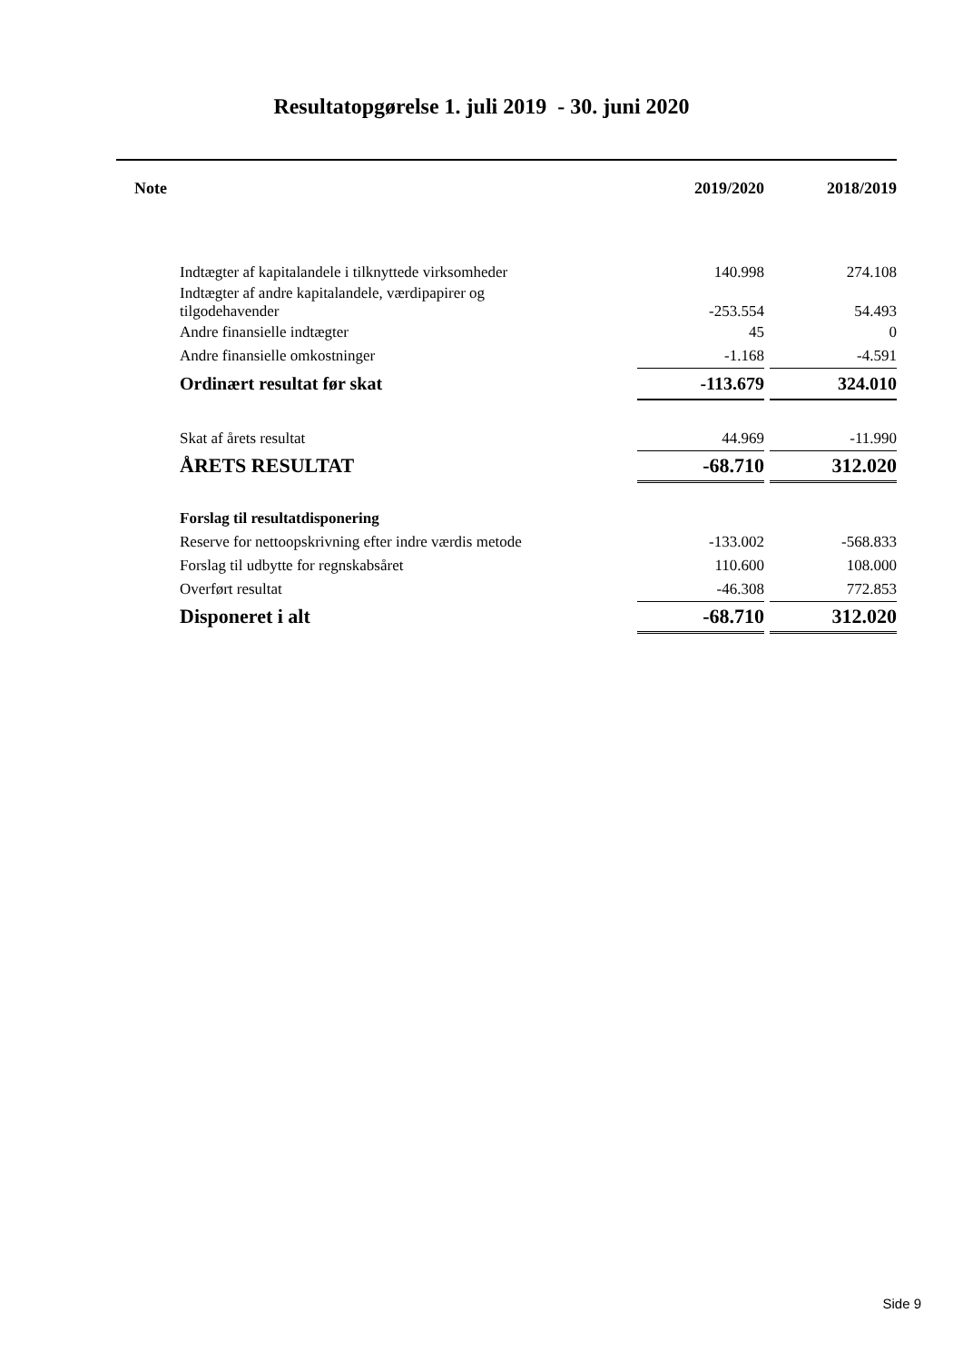Resultatopgørelse 1. juli 2019 - 30. juni 2020
| Note | 2019/2020 | | 2018/2019 |
| --- | --- | --- | --- |
| Indtægter af kapitalandele i tilknyttede virksomheder | 140.998 | | 274.108 |
| Indtægter af andre kapitalandele, værdipapirer og tilgodehavender | -253.554 | | 54.493 |
| Andre finansielle indtægter | 45 | | 0 |
| Andre finansielle omkostninger | -1.168 | | -4.591 |
| Ordinært resultat før skat | -113.679 | | 324.010 |
| Skat af årets resultat | 44.969 | | -11.990 |
| ÅRETS RESULTAT | -68.710 | | 312.020 |
| Forslag til resultatdisponering | | | |
| Reserve for nettoopskrivning efter indre værdis metode | -133.002 | | -568.833 |
| Forslag til udbytte for regnskabsåret | 110.600 | | 108.000 |
| Overført resultat | -46.308 | | 772.853 |
| Disponeret i alt | -68.710 | | 312.020 |
Side 9